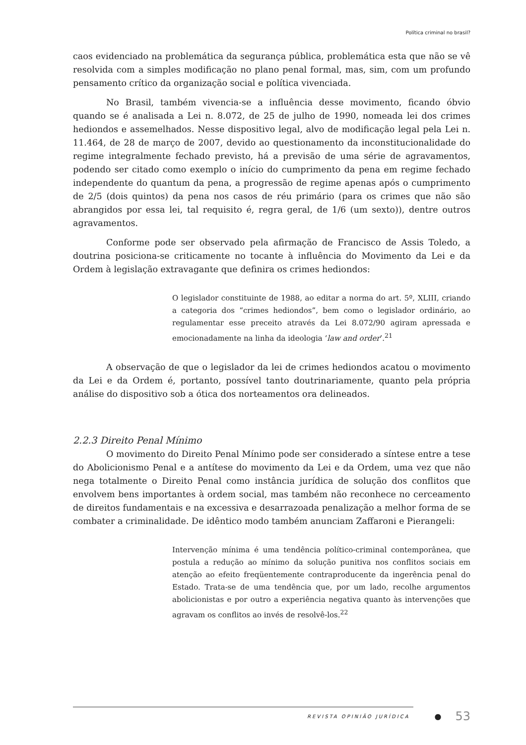Política criminal no brasil?
caos evidenciado na problemática da segurança pública, problemática esta que não se vê resolvida com a simples modificação no plano penal formal, mas, sim, com um profundo pensamento crítico da organização social e política vivenciada.
No Brasil, também vivencia-se a influência desse movimento, ficando óbvio quando se é analisada a Lei n. 8.072, de 25 de julho de 1990, nomeada lei dos crimes hediondos e assemelhados. Nesse dispositivo legal, alvo de modificação legal pela Lei n. 11.464, de 28 de março de 2007, devido ao questionamento da inconstitucionalidade do regime integralmente fechado previsto, há a previsão de uma série de agravamentos, podendo ser citado como exemplo o início do cumprimento da pena em regime fechado independente do quantum da pena, a progressão de regime apenas após o cumprimento de 2/5 (dois quintos) da pena nos casos de réu primário (para os crimes que não são abrangidos por essa lei, tal requisito é, regra geral, de 1/6 (um sexto)), dentre outros agravamentos.
Conforme pode ser observado pela afirmação de Francisco de Assis Toledo, a doutrina posiciona-se criticamente no tocante à influência do Movimento da Lei e da Ordem à legislação extravagante que definira os crimes hediondos:
O legislador constituinte de 1988, ao editar a norma do art. 5º, XLIII, criando a categoria dos “crimes hediondos”, bem como o legislador ordinário, ao regulamentar esse preceito através da Lei 8.072/90 agiram apressada e emocionadamente na linha da ideologia ‘law and order’.<sup>21</sup>
A observação de que o legislador da lei de crimes hediondos acatou o movimento da Lei e da Ordem é, portanto, possível tanto doutrinariamente, quanto pela própria análise do dispositivo sob a ótica dos norteamentos ora delineados.
2.2.3 Direito Penal Mínimo
O movimento do Direito Penal Mínimo pode ser considerado a síntese entre a tese do Abolicionismo Penal e a antítese do movimento da Lei e da Ordem, uma vez que não nega totalmente o Direito Penal como instância jurídica de solução dos conflitos que envolvem bens importantes à ordem social, mas também não reconhece no cerceamento de direitos fundamentais e na excessiva e desarrazoada penalização a melhor forma de se combater a criminalidade. De idêntico modo também anunciam Zaffaroni e Pierangeli:
Intervenção mínima é uma tendência político-criminal contemporânea, que postula a redução ao mínimo da solução punitiva nos conflitos sociais em atenção ao efeito freqüentemente contraproducente da ingerência penal do Estado. Trata-se de uma tendência que, por um lado, recolhe argumentos abolicionistas e por outro a experiência negativa quanto às intervenções que agravam os conflitos ao invés de resolvê-los.<sup>22</sup>
REVISTA OPINIÃO JURÍDICA ● 53